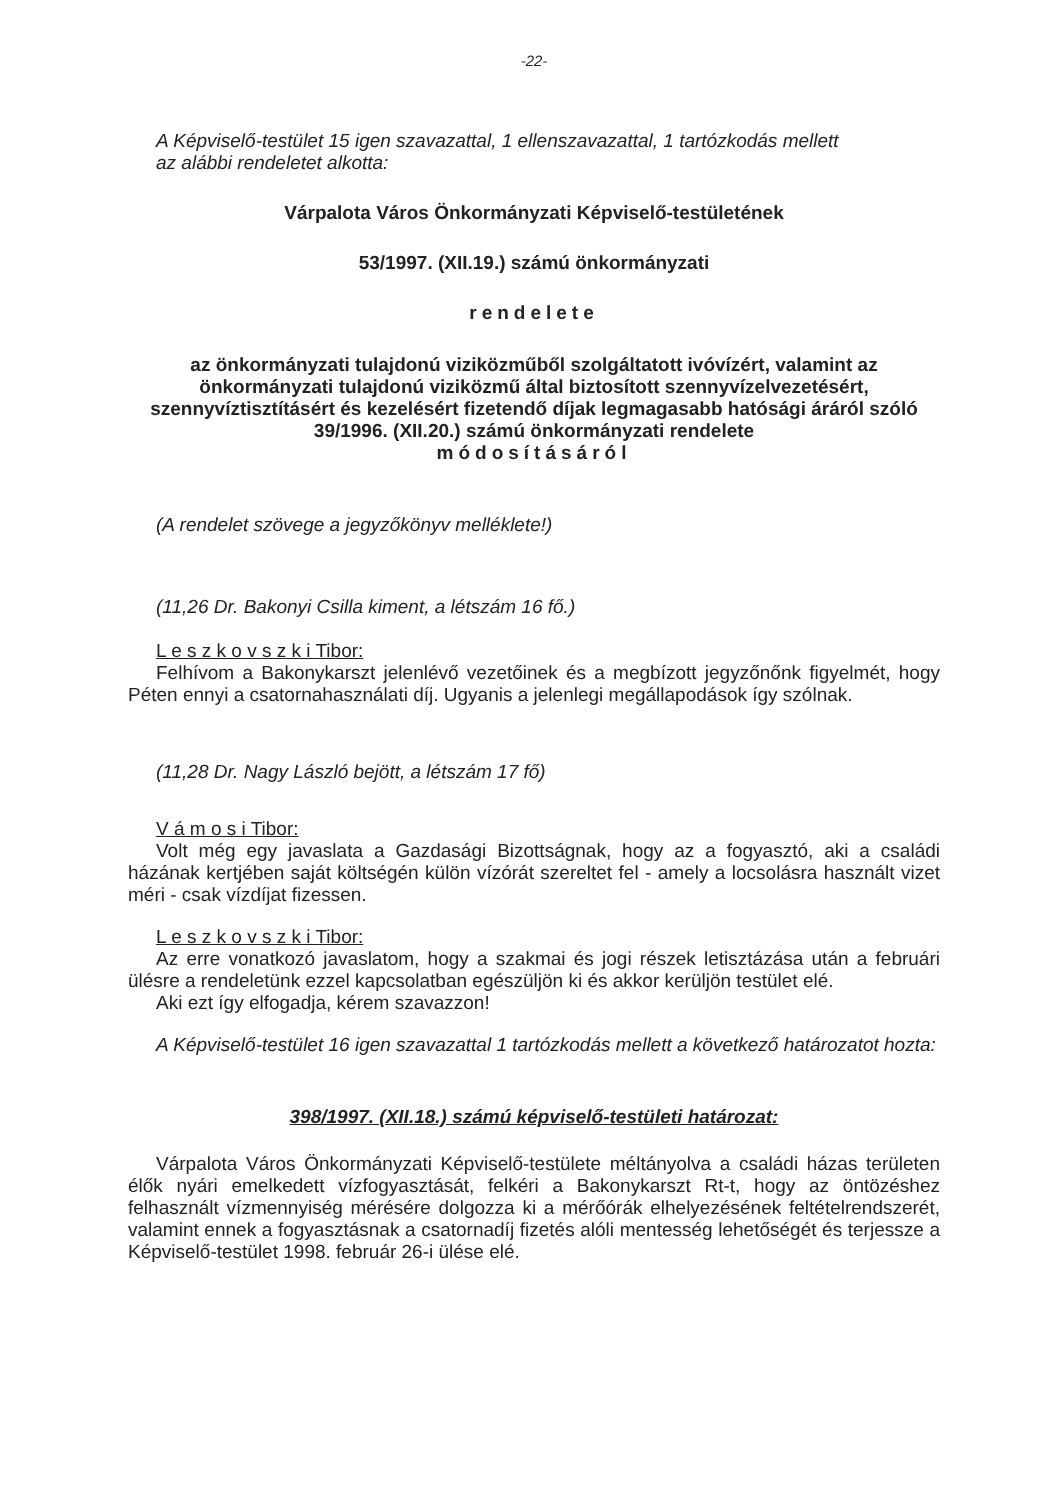-22-
A Képviselő-testület 15 igen szavazattal, 1 ellenszavazattal, 1 tartózkodás mellett
az alábbi rendeletet alkotta:
Várpalota Város Önkormányzati Képviselő-testületének
53/1997. (XII.19.) számú önkormányzati
rendelete
az önkormányzati tulajdonú viziközműből szolgáltatott ivóvízért, valamint az önkormányzati tulajdonú viziközmű által biztosított szennyvízelvezetésért, szennyvíztisztításért és kezelésért fizetendő díjak legmagasabb hatósági áráról szóló 39/1996. (XII.20.) számú önkormányzati rendelete
módosításáról
(A rendelet szövege a jegyzőkönyv melléklete!)
(11,26 Dr. Bakonyi Csilla kiment, a létszám 16 fő.)
L e s z k o v s z k i Tibor:
Felhívom a Bakonykarszt jelenlévő vezetőinek és a megbízott jegyzőnőnk figyelmét, hogy Péten ennyi a csatornahasználati díj. Ugyanis a jelenlegi megállapodások így szólnak.
(11,28 Dr. Nagy László bejött, a létszám 17 fő)
V á m o s i Tibor:
Volt még egy javaslata a Gazdasági Bizottságnak, hogy az a fogyasztó, aki a családi házának kertjében saját költségén külön vízórát szereltet fel - amely a locsolásra használt vizet méri - csak vízdíjat fizessen.
L e s z k o v s z k i Tibor:
Az erre vonatkozó javaslatom, hogy a szakmai és jogi részek letisztázása után a februári ülésre a rendeletünk ezzel kapcsolatban egészüljön ki és akkor kerüljön testület elé.
Aki ezt így elfogadja, kérem szavazzon!
A Képviselő-testület 16 igen szavazattal 1 tartózkodás mellett a következő határozatot hozta:
398/1997. (XII.18.) számú képviselő-testületi határozat:
Várpalota Város Önkormányzati Képviselő-testülete méltányolva a családi házas területen élők nyári emelkedett vízfogyasztását, felkéri a Bakonykarszt Rt-t, hogy az öntözéshez felhasznált vízmennyiség mérésére dolgozza ki a mérőórák elhelyezésének feltételrendszerét, valamint ennek a fogyasztásnak a csatornadíj fizetés alóli mentesség lehetőségét és terjessze a Képviselő-testület 1998. február 26-i ülése elé.